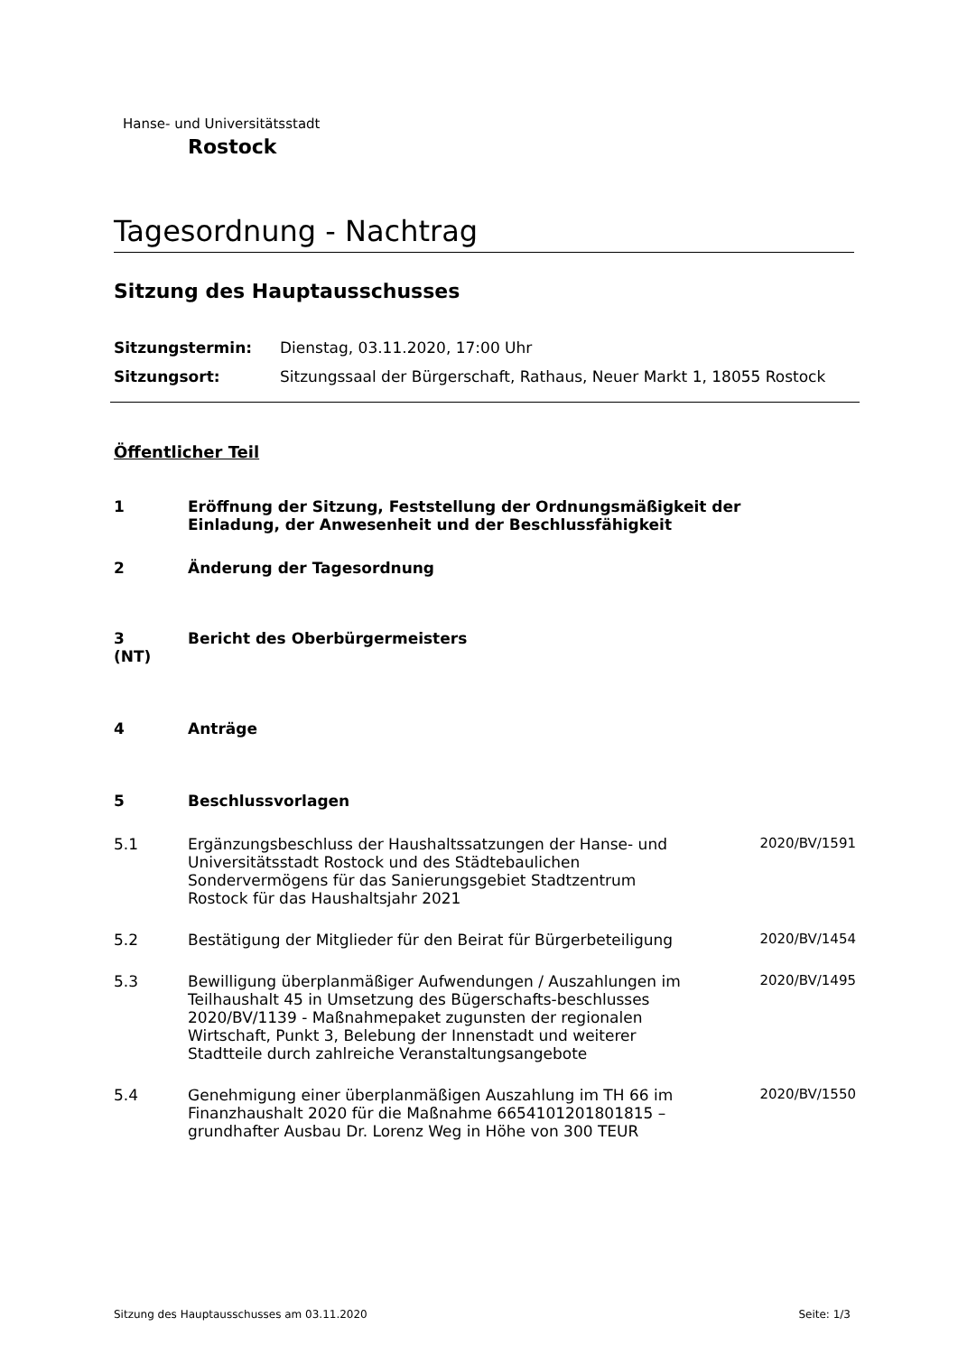Hanse- und Universitätsstadt
Rostock
Tagesordnung - Nachtrag
Sitzung des Hauptausschusses
Sitzungstermin: Dienstag, 03.11.2020, 17:00 Uhr
Sitzungsort: Sitzungssaal der Bürgerschaft, Rathaus, Neuer Markt 1, 18055 Rostock
Öffentlicher Teil
1 Eröffnung der Sitzung, Feststellung der Ordnungsmäßigkeit der Einladung, der Anwesenheit und der Beschlussfähigkeit
2 Änderung der Tagesordnung
3
(NT)
Bericht des Oberbürgermeisters
4 Anträge
5 Beschlussvorlagen
5.1 Ergänzungsbeschluss der Haushaltssatzungen der Hanse- und Universitätsstadt Rostock und des Städtebaulichen Sondervermögens für das Sanierungsgebiet Stadtzentrum Rostock für das Haushaltsjahr 2021
2020/BV/1591
5.2 Bestätigung der Mitglieder für den Beirat für Bürgerbeteiligung
2020/BV/1454
5.3 Bewilligung überplanmäßiger Aufwendungen / Auszahlungen im Teilhaushalt 45 in Umsetzung des Bügerschafts-beschlusses 2020/BV/1139 - Maßnahmepaket zugunsten der regionalen Wirtschaft, Punkt 3, Belebung der Innenstadt und weiterer Stadtteile durch zahlreiche Veranstaltungsangebote
2020/BV/1495
5.4 Genehmigung einer überplanmäßigen Auszahlung im TH 66 im Finanzhaushalt 2020 für die Maßnahme 6654101201801815 – grundhafter Ausbau Dr. Lorenz Weg in Höhe von 300 TEUR
2020/BV/1550
Sitzung des Hauptausschusses am 03.11.2020 Seite: 1/3